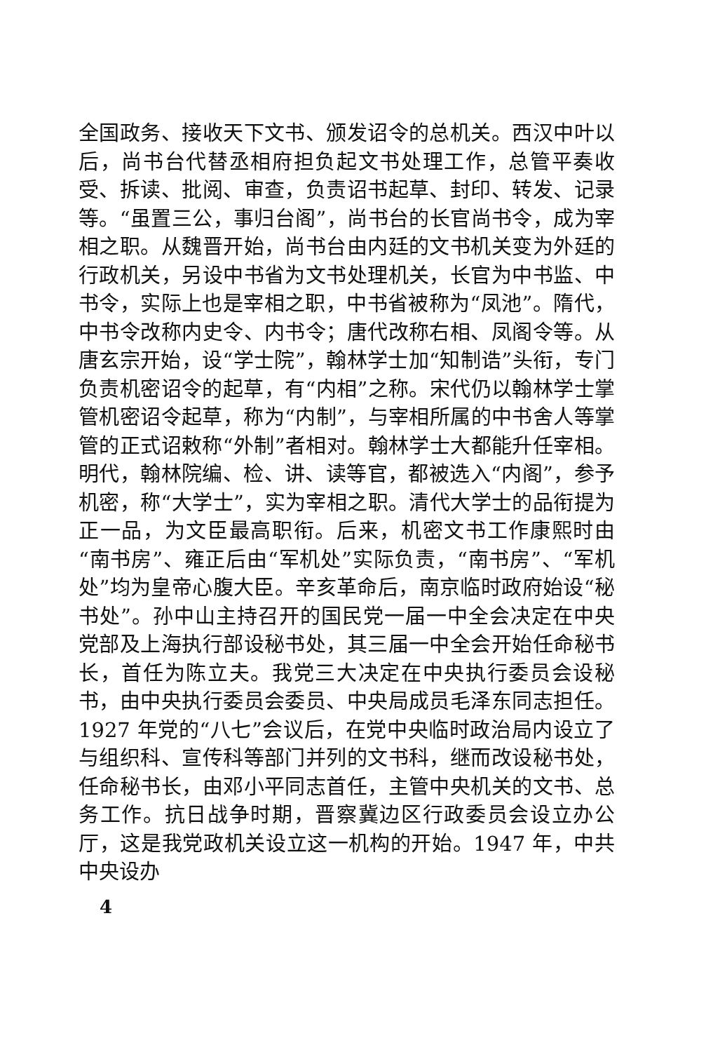全国政务、接收天下文书、颁发诏令的总机关。西汉中叶以后，尚书台代替丞相府担负起文书处理工作，总管平奏收受、拆读、批阅、审查，负责诏书起草、封印、转发、记录等。“虽置三公，事归台阁”，尚书台的长官尚书令，成为宰相之职。从魏晋开始，尚书台由内廷的文书机关变为外廷的行政机关，另设中书省为文书处理机关，长官为中书监、中书令，实际上也是宰相之职，中书省被称为“凤池”。隋代，中书令改称内史令、内书令；唐代改称右相、凤阁令等。从唐玄宗开始，设“学士院”，翰林学士加“知制诰”头衔，专门负责机密诏令的起草，有“内相”之称。宋代仍以翰林学士掌管机密诏令起草，称为“内制”，与宰相所属的中书舍人等掌管的正式诏敕称“外制”者相对。翰林学士大都能升任宰相。明代，翰林院编、检、讲、读等官，都被选入“内阁”，参予机密，称“大学士”，实为宰相之职。清代大学士的品衔提为正一品，为文臣最高职衔。后来，机密文书工作康熙时由“南书房”、雍正后由“军机处”实际负责，“南书房”、“军机处”均为皇帝心腹大臣。辛亥革命后，南京临时政府始设“秘书处”。孙中山主持召开的国民党一届一中全会决定在中央党部及上海执行部设秘书处，其三届一中全会开始任命秘书长，首任为陈立夫。我党三大决定在中央执行委员会设秘书，由中央执行委员会委员、中央局成员毛泽东同志担任。1927 年党的“八七”会议后，在党中央临时政治局内设立了与组织科、宣传科等部门并列的文书科，继而改设秘书处，任命秘书长，由邓小平同志首任，主管中央机关的文书、总务工作。抗日战争时期，晋察冀边区行政委员会设立办公厅，这是我党政机关设立这一机构的开始。1947 年，中共中央设办
4